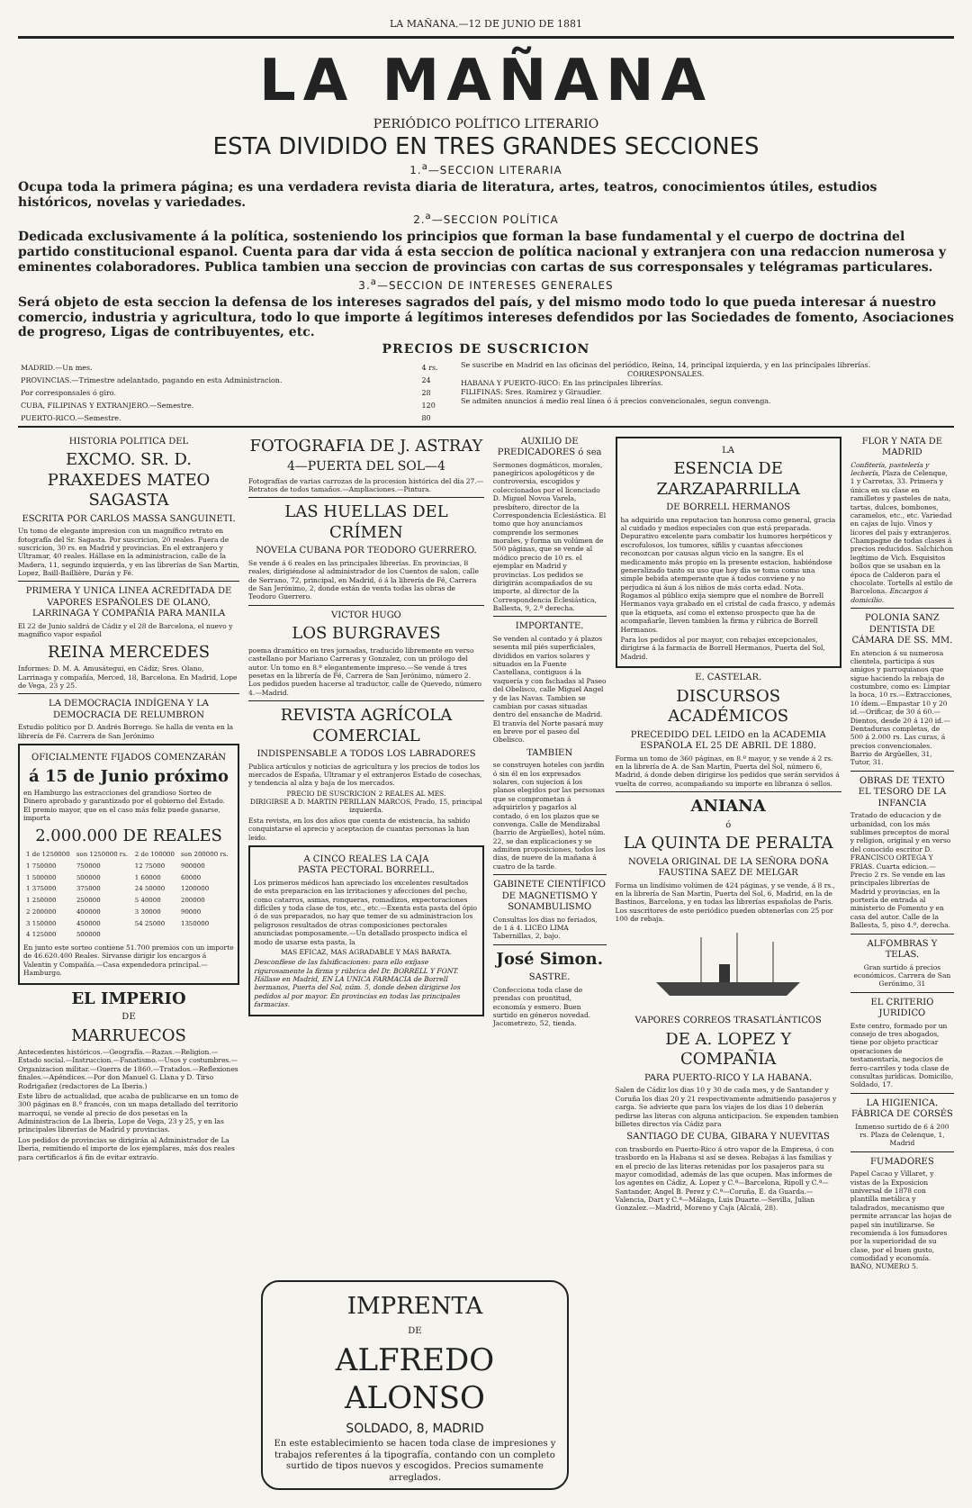LA MAÑANA.—12 DE JUNIO DE 1881
LA MAÑANA
PERIÓDICO POLÍTICO LITERARIO
ESTA DIVIDIDO EN TRES GRANDES SECCIONES
1.<sup>a</sup>—SECCION LITERARIA
Ocupa toda la primera página; es una verdadera revista diaria de literatura, artes, teatros, conocimientos útiles, estudios históricos, novelas y variedades.
2.<sup>a</sup>—SECCION POLÍTICA
Dedicada exclusivamente á la política, sosteniendo los principios que forman la base fundamental y el cuerpo de doctrina del partido constitucional espanol. Cuenta para dar vida á esta seccion de política nacional y extranjera con una redaccion numerosa y eminentes colaboradores. Publica tambien una seccion de provincias con cartas de sus corresponsales y telégramas particulares.
3.<sup>a</sup>—SECCION DE INTERESES GENERALES
Será objeto de esta seccion la defensa de los intereses sagrados del país, y del mismo modo todo lo que pueda interesar á nuestro comercio, industria y agricultura, todo lo que importe á legítimos intereses defendidos por las Sociedades de fomento, Asociaciones de progreso, Ligas de contribuyentes, etc.
PRECIOS DE SUSCRICION
| MADRID.—Un mes. | 4 rs. |
| PROVINCIAS.—Trimestre adelantado, pagando en esta Administracion. | 24 |
| Por corresponsales ó giro. | 28 |
| CUBA, FILIPINAS Y EXTRANJERO.—Semestre. | 120 |
| PUERTO-RICO.—Semestre. | 80 |
Se suscribe en Madrid en las oficinas del periódico, Reina, 14, principal izquierda, y en las principales librerías.
CORRESPONSALES.
HABANA Y PUERTO-RICO: En las principales librerías.
FILIFINAS: Sres. Ramirez y Giraudier.
Se admiten anuncios á medio real línea ó á precios convencionales, segun convenga.
HISTORIA POLITICA DEL
EXCMO. SR. D. PRAXEDES MATEO SAGASTA
ESCRITA POR CARLOS MASSA SANGUINETI.
Un tomo de elegante impresion con un magnífico retrato en fotografía del Sr. Sagasta. Por suscricion, 20 reales. Fuera de suscricion, 30 rs. en Madrid y provincias. En el extranjero y Ultramar, 40 reales. Hállase en la administracion, calle de la Madera, 11, segundo izquierda, y en las librerías de San Martin, Lopez, Baill-Baillière, Durán y Fé.
PRIMERA Y UNICA LINEA ACREDITADA DE VAPORES ESPAÑOLES DE OLANO, LARRINAGA Y COMPAÑIA PARA MANILA
El 22 de Junio saldrá de Cádiz y el 28 de Barcelona, el nuevo y magnífico vapor español
REINA MERCEDES
Informes: D. M. A. Amusátegui, en Cádiz; Sres. Olano, Larrinaga y compañía, Merced, 18, Barcelona. En Madrid, Lope de Vega, 23 y 25.
LA DEMOCRACIA INDÍGENA Y LA DEMOCRACIA DE RELUMBRON
Estudio político por D. Andrés Borrego. Se halla de venta en la librería de Fé. Carrera de San Jerónimo
OFICIALMENTE FIJADOS COMENZARÁN
á 15 de Junio próximo
en Hamburgo las estracciones del grandioso Sorteo de Dinero aprobado y garantizado por el gobierno del Estado. El premio mayor, que en el caso más feliz puede ganarse, importa
2.000.000 DE REALES
| 1 de 1250000 | son 1250000 rs. | 2 de 100000 | son 200000 rs. |
| 1 750000 | 750000 | 12 75000 | 900000 |
| 1 500000 | 500000 | 1 60000 | 60000 |
| 1 375000 | 375000 | 24 50000 | 1200000 |
| 1 250000 | 250000 | 5 40000 | 200000 |
| 2 200000 | 400000 | 3 30000 | 90000 |
| 3 150000 | 450000 | 54 25000 | 1350000 |
| 4 125000 | 500000 | | |
En junto este sorteo contiene 51.700 premios con un importe de 46.620.400 Reales. Sírvanse dirigir los encargos á Valentin y Compañía.—Casa expendedora principal.—Hamburgo.
EL IMPERIO
DE
MARRUECOS
Antecedentes históricos.—Geografía.—Razas.—Religion.—Estado social.—Instruccion.—Fanatismo.—Usos y costumbres.—Organizacion militar.—Guerra de 1860.—Tratados.—Reflexiones finales.—Apéndices.—Por don Manuel G. Llana y D. Tirso Rodrigañez (redactores de La Iberia.)
Este libro de actualidad, que acaba de publicarse en un tomo de 300 páginas en 8.º francés, con un mapa detallado del territorio marroquí, se vende al precio de dos pesetas en la Administracion de La Iberia, Lope de Vega, 23 y 25, y en las principales librerías de Madrid y provincias.
Los pedidos de provincias se dirigirán al Administrador de La Iberia, remitiendo el importe de los ejemplares, más dos reales para certificarlos á fin de evitar extravío.
FOTOGRAFIA DE J. ASTRAY
4—PUERTA DEL SOL—4
Fotografías de varias carrozas de la procesion histórica del dia 27.—Retratos de todos tamaños.—Ampliaciones.—Pintura.
LAS HUELLAS DEL CRÍMEN
NOVELA CUBANA POR TEODORO GUERRERO.
Se vende á 6 reales en las principales librerías. En provincias, 8 reales, dirigiéndose al administrador de los Cuentos de salon, calle de Serrano, 72, principal, en Madrid, ó á la librería de Fé, Carrera de San Jerónimo, 2, donde están de venta todas las obras de Teodoro Guerrero.
VICTOR HUGO
LOS BURGRAVES
poema dramático en tres jornadas, traducido libremente en verso castellano por Mariano Carreras y Gonzalez, con un prólogo del autor. Un tomo en 8.º elegantemente impreso.—Se vende á tres pesetas en la librería de Fé, Carrera de San Jerónimo, número 2. Los pedidos pueden hacerse al traductor, calle de Quevedo, número 4.—Madrid.
REVISTA AGRÍCOLA COMERCIAL
INDISPENSABLE A TODOS LOS LABRADORES
Publica artículos y noticias de agricultura y los precios de todos los mercados de España, Ultramar y el extranjeros Estado de cosechas, y tendencia al alza y baja de los mercados.
PRECIO DE SUSCRICION 2 REALES AL MES.
DIRIGIRSE A D. MARTIN PERILLAN MARCOS, Prado, 15, principal izquierda.
Esta revista, en los dos años que cuenta de existencia, ha sabido conquistarse el aprecio y aceptacion de cuantas personas la han leido.
A CINCO REALES LA CAJA
PASTA PECTORAL BORRELL.
Los primeros médicos han apreciado los excelentes resultados de esta preparacion en las irritaciones y afecciones del pecho, como catarros, asmas, ronqueras, romadizos, expectoraciones difíciles y toda clase de tos, etc., etc.—Exenta esta pasta del ópio ó de sus preparados, no hay que temer de su administracion los peligrosos resultados de otras composiciones pectorales anunciadas pomposamente.—Un detallado prospecto indica el modo de usarse esta pasta, la
MAS EFICAZ, MAS AGRADABLE Y MAS BARATA.
Desconfíese de las falsificaciones: para ello exíjase rigurosamente la firma y rúbrica del Dr. BORRELL Y FONT. Hállase en Madrid, EN LA UNICA FARMACIA de Borrell hermanos, Puerta del Sol, núm. 5, donde deben dirigirse los pedidos al por mayor. En provincias en todas las principales farmacias.
AUXILIO DE PREDICADORES ó sea
Sermones dogmáticos, morales, panegíricos apologéticos y de controversia, escogidos y coleccionados por el licenciado D. Miguel Novoa Varela, presbítero, director de la Correspondencia Eclesiástica. El tomo que hoy anunciamos comprende los sermones morales, y forma un volúmen de 500 páginas, que se vende al módico precio de 10 rs. el ejemplar en Madrid y provincias. Los pedidos se dirigirán acompañados de su importe, al director de la Correspondencia Eclesiástica, Ballesta, 9, 2.º derecha.
IMPORTANTE.
Se venden al contado y á plazos sesenta mil piés superficiales, divididos en varios solares y situados en la Fuente Castellana, contiguos á la vaquería y con fachadas al Paseo del Obelisco, calle Miguel Angel y de las Navas. Tambien se cambian por casas situadas dentro del ensanche de Madrid. El tranvía del Norte pasará muy en breve por el paseo del Obelisco.
TAMBIEN
se construyen hoteles con jardin ó sin él en los expresados solares, con sujecion á los planos elegidos por las personas que se comprometan á adquirirlos y pagarlos al contado, ó en los plazos que se convenga. Calle de Mendizabal (barrio de Argüelles), hotel núm. 22, se dan explicaciones y se admiten proposiciones, todos los dias, de nueve de la mañana á cuatro de la tarde.
GABINETE CIENTÍFICO DE MAGNETISMO Y SONAMBULISMO
Consultas los dias no feriados, de 1 á 4. LICEO LIMA Tabernillas, 2, bajo.
José Simon.
SASTRE.
Confecciona toda clase de prendas con prontitud, economía y esmero. Buen surtido en géneros novedad. Jacometrezo, 52, tienda.
LA
ESENCIA DE ZARZAPARRILLA
DE BORRELL HERMANOS
ha adquirido una reputacion tan honrosa como general, gracia al cuidado y medios especiales con que está preparada. Depurativo excelente para combatir los humores herpéticos y escrofulosos, los tumores, sífilis y cuantas afecciones reconozcan por causas algun vicio en la sangre. Es el medicamento más propio en la presente estacion, habiéndose generalizado tanto su uso que hoy dia se toma como una simple bebida atemperante que á todos conviene y no perjudica ni áun á los niños de más corta edad. Nota. Rogamos al público exija siempre que el nombre de Borrell Hermanos vaya grabado en el cristal de cada frasco, y además que la etiqueta, así como el extenso prospecto que ha de acompañarle, lleven tambien la firma y rúbrica de Borrell Hermanos.
Para los pedidos al por mayor, con rebajas excepcionales, dirigirse á la farmacia de Borrell Hermanos, Puerta del Sol, Madrid.
E. CASTELAR.
DISCURSOS ACADÉMICOS
PRECEDIDO DEL LEIDO en la ACADEMIA ESPAÑOLA EL 25 DE ABRIL DE 1880.
Forma un tomo de 360 páginas, en 8.º mayor, y se vende á 2 rs. en la librería de A. de San Martin, Puerta del Sol, número 6, Madrid, á donde deben dirigirse los pedidos que serán servidos á vuelta de correo, acompañando su importe en libranza ó sellos.
ANIANA
ó
LA QUINTA DE PERALTA
NOVELA ORIGINAL DE LA SEÑORA DOÑA FAUSTINA SAEZ DE MELGAR
Forma un lindísimo volúmen de 424 páginas, y se vende, á 8 rs., en la librería de San Martin, Puerta del Sol, 6, Madrid, en la de Bastinos, Barcelona, y en todas las librerías españolas de Paris. Los suscritores de este periódico pueden obtenerlas con 25 por 100 de rebaja.
VAPORES CORREOS TRASATLÁNTICOS
DE A. LOPEZ Y COMPAÑIA
PARA PUERTO-RICO Y LA HABANA.
Salen de Cádiz los dias 10 y 30 de cada mes, y de Santander y Coruña los dias 20 y 21 respectivamente admitiendo pasajeros y carga. Se advierte que para los viajes de los dias 10 deberán pedirse las literas con alguna anticipacion. Se expenden tambien billetes directos vía Cádiz para
SANTIAGO DE CUBA, GIBARA Y NUEVITAS
con trasbordo en Puerto-Rico á otro vapor de la Empresa, ó con trasbordo en la Habana si así se desea. Rebajas á las familias y en el precio de las literas retenidas por los pasajeros para su mayor comodidad, además de las que ocupen. Mas informes de los agentes en Cádiz, A. Lopez y C.ª—Barcelona, Ripoll y C.ª—Santander, Angel B. Perez y C.ª—Coruña, E. da Guarda.—Valencia, Dart y C.ª—Málaga, Luis Duarte.—Sevilla, Julian Gonzalez.—Madrid, Moreno y Caja (Alcalá, 28).
FLOR Y NATA DE MADRID
Confitería, pastelería y lechería, Plaza de Celenque, 1 y Carretas, 33. Primera y única en su clase en ramilletes y pasteles de nata, tartas, dulces, bombones, caramelos, etc., etc. Variedad en cajas de lujo. Vinos y licores del país y extranjeros. Champagne de todas clases á precios reducidos. Salchichon legítimo de Vich. Esquisitos bollos que se usaban en la época de Calderon para el chocolate. Tortells al estilo de Barcelona. Encargos á domicilio.
POLONIA SANZ
DENTISTA DE CÁMARA DE SS. MM.
En atencion á su numerosa clientela, participa á sus amigos y parroquianos que sigue haciendo la rebaja de costumbre, como es: Limpiar la boca, 10 rs.—Extracciones, 10 ídem.—Empastar 10 y 20 id.—Orificar, de 30 á 60.—Dientos, desde 20 á 120 id.—Dentaduras completas, de 500 á 2.000 rs. Las curas, á precios convencionales. Barrio de Argüelles, 31, Tutor, 31.
OBRAS DE TEXTO
EL TESORO DE LA INFANCIA
Tratado de educacion y de urbanidad, con los más sublimes preceptos de moral y religion, original y en verso del conocido escritor D. FRANCISCO ORTEGA Y FRIAS. Cuarta edicion.—Precio 2 rs. Se vende en las principales librerías de Madrid y provincias, en la portería de entrada al ministerio de Fomento y en casa del autor. Calle de la Ballesta, 5, piso 4.º, derecha.
ALFOMBRAS Y TELAS.
Gran surtido á precios económicos. Carrera de San Gerónimo, 31
EL CRITERIO JURIDICO
Este centro, formado por un consejo de tres abogados, tiene por objeto practicar operaciones de testamentaría, negocios de ferro-carriles y toda clase de consultas jurídicas. Domicilio, Soldado, 17.
LA HIGIENICA.
FÁBRICA DE CORSÉS
Inmenso surtido de 6 á 200 rs. Plaza de Celenque, 1, Madrid
FUMADORES
Papel Cacao y Villaret, y vistas de la Exposicion universal de 1878 con plantilla metálica y taladrados, mecanismo que permite arrancar las hojas de papel sin inutilizarse. Se recomienda á los fumadores por la superioridad de su clase, por el buen gusto, comodidad y economía. BAÑO, NUMERO 5.
IMPRENTA
DE
ALFREDO ALONSO
SOLDADO, 8, MADRID
En este establecimiento se hacen toda clase de impresiones y trabajos referentes á la tipografía, contando con un completo surtido de tipos nuevos y escogidos. Precios sumamente arreglados.